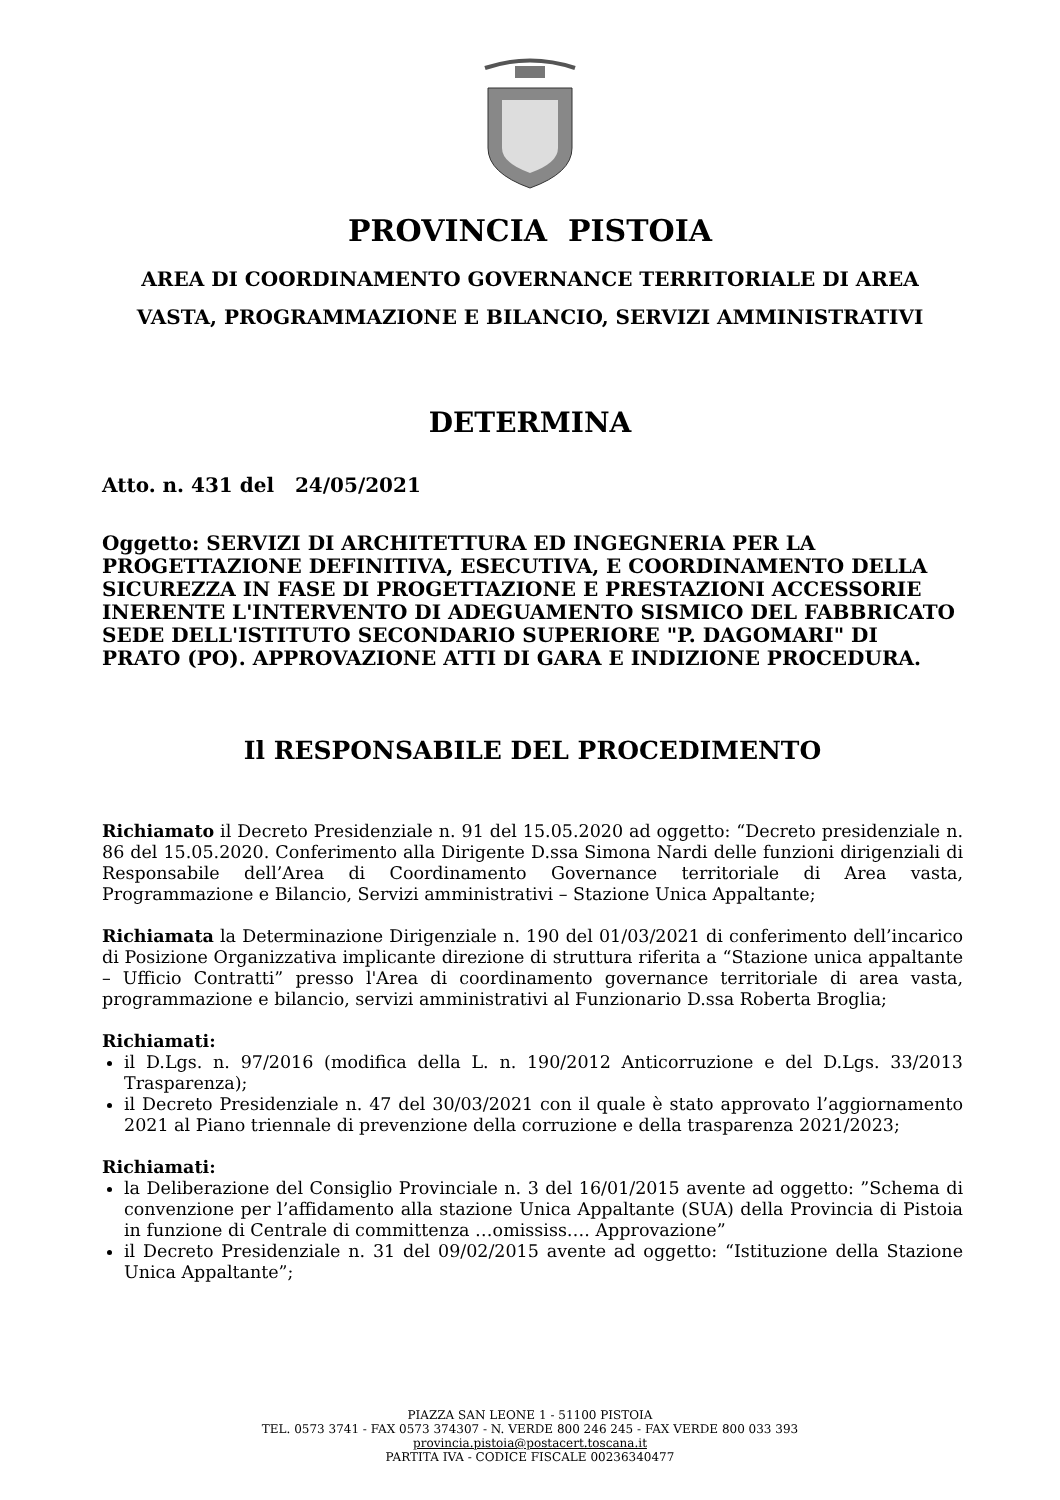PROVINCIA PISTOIA
AREA DI COORDINAMENTO GOVERNANCE TERRITORIALE DI AREA
VASTA, PROGRAMMAZIONE E BILANCIO, SERVIZI AMMINISTRATIVI
DETERMINA
Atto. n. 431 del 24/05/2021
Oggetto: SERVIZI DI ARCHITETTURA ED INGEGNERIA PER LA PROGETTAZIONE DEFINITIVA, ESECUTIVA, E COORDINAMENTO DELLA SICUREZZA IN FASE DI PROGETTAZIONE E PRESTAZIONI ACCESSORIE INERENTE L'INTERVENTO DI ADEGUAMENTO SISMICO DEL FABBRICATO SEDE DELL'ISTITUTO SECONDARIO SUPERIORE "P. DAGOMARI" DI PRATO (PO). APPROVAZIONE ATTI DI GARA E INDIZIONE PROCEDURA.
Il RESPONSABILE DEL PROCEDIMENTO
Richiamato il Decreto Presidenziale n. 91 del 15.05.2020 ad oggetto: “Decreto presidenziale n. 86 del 15.05.2020. Conferimento alla Dirigente D.ssa Simona Nardi delle funzioni dirigenziali di Responsabile dell’Area di Coordinamento Governance territoriale di Area vasta, Programmazione e Bilancio, Servizi amministrativi – Stazione Unica Appaltante;
Richiamata la Determinazione Dirigenziale n. 190 del 01/03/2021 di conferimento dell’incarico di Posizione Organizzativa implicante direzione di struttura riferita a “Stazione unica appaltante – Ufficio Contratti” presso l'Area di coordinamento governance territoriale di area vasta, programmazione e bilancio, servizi amministrativi al Funzionario D.ssa Roberta Broglia;
Richiamati:
il D.Lgs. n. 97/2016 (modifica della L. n. 190/2012 Anticorruzione e del D.Lgs. 33/2013 Trasparenza);
il Decreto Presidenziale n. 47 del 30/03/2021 con il quale è stato approvato l’aggiornamento 2021 al Piano triennale di prevenzione della corruzione e della trasparenza 2021/2023;
Richiamati:
la Deliberazione del Consiglio Provinciale n. 3 del 16/01/2015 avente ad oggetto: ”Schema di convenzione per l’affidamento alla stazione Unica Appaltante (SUA) della Provincia di Pistoia in funzione di Centrale di committenza …omississ…. Approvazione”
il Decreto Presidenziale n. 31 del 09/02/2015 avente ad oggetto: “Istituzione della Stazione Unica Appaltante”;
PIAZZA SAN LEONE 1 - 51100 PISTOIA
TEL. 0573 3741 - FAX 0573 374307 - N. VERDE 800 246 245 - FAX VERDE 800 033 393
provincia.pistoia@postacert.toscana.it
PARTITA IVA - CODICE FISCALE 00236340477